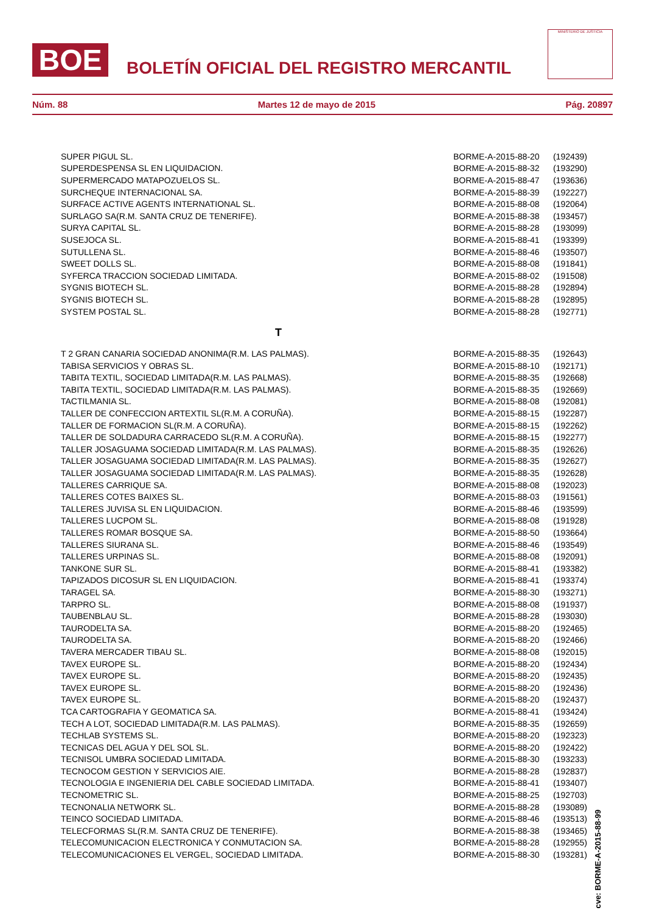BOE
BOLETÍN OFICIAL DEL REGISTRO MERCANTIL
MINISTERIO DE JUSTICIA
Núm. 88 Martes 12 de mayo de 2015 Pág. 20897
| SUPER PIGUL SL. | BORME-A-2015-88-20 | (192439) |
| SUPERDESPENSA SL EN LIQUIDACION. | BORME-A-2015-88-32 | (193290) |
| SUPERMERCADO MATAPOZUELOS SL. | BORME-A-2015-88-47 | (193636) |
| SURCHEQUE INTERNACIONAL SA. | BORME-A-2015-88-39 | (192227) |
| SURFACE ACTIVE AGENTS INTERNATIONAL SL. | BORME-A-2015-88-08 | (192064) |
| SURLAGO SA(R.M. SANTA CRUZ DE TENERIFE). | BORME-A-2015-88-38 | (193457) |
| SURYA CAPITAL SL. | BORME-A-2015-88-28 | (193099) |
| SUSEJOCA SL. | BORME-A-2015-88-41 | (193399) |
| SUTULLENA SL. | BORME-A-2015-88-46 | (193507) |
| SWEET DOLLS SL. | BORME-A-2015-88-08 | (191841) |
| SYFERCA TRACCION SOCIEDAD LIMITADA. | BORME-A-2015-88-02 | (191508) |
| SYGNIS BIOTECH SL. | BORME-A-2015-88-28 | (192894) |
| SYGNIS BIOTECH SL. | BORME-A-2015-88-28 | (192895) |
| SYSTEM POSTAL SL. | BORME-A-2015-88-28 | (192771) |
| T | | |
| T 2 GRAN CANARIA SOCIEDAD ANONIMA(R.M. LAS PALMAS). | BORME-A-2015-88-35 | (192643) |
| TABISA SERVICIOS Y OBRAS SL. | BORME-A-2015-88-10 | (192171) |
| TABITA TEXTIL, SOCIEDAD LIMITADA(R.M. LAS PALMAS). | BORME-A-2015-88-35 | (192668) |
| TABITA TEXTIL, SOCIEDAD LIMITADA(R.M. LAS PALMAS). | BORME-A-2015-88-35 | (192669) |
| TACTILMANIA SL. | BORME-A-2015-88-08 | (192081) |
| TALLER DE CONFECCION ARTEXTIL SL(R.M. A CORUÑA). | BORME-A-2015-88-15 | (192287) |
| TALLER DE FORMACION SL(R.M. A CORUÑA). | BORME-A-2015-88-15 | (192262) |
| TALLER DE SOLDADURA CARRACEDO SL(R.M. A CORUÑA). | BORME-A-2015-88-15 | (192277) |
| TALLER JOSAGUAMA SOCIEDAD LIMITADA(R.M. LAS PALMAS). | BORME-A-2015-88-35 | (192626) |
| TALLER JOSAGUAMA SOCIEDAD LIMITADA(R.M. LAS PALMAS). | BORME-A-2015-88-35 | (192627) |
| TALLER JOSAGUAMA SOCIEDAD LIMITADA(R.M. LAS PALMAS). | BORME-A-2015-88-35 | (192628) |
| TALLERES CARRIQUE SA. | BORME-A-2015-88-08 | (192023) |
| TALLERES COTES BAIXES SL. | BORME-A-2015-88-03 | (191561) |
| TALLERES JUVISA SL EN LIQUIDACION. | BORME-A-2015-88-46 | (193599) |
| TALLERES LUCPOM SL. | BORME-A-2015-88-08 | (191928) |
| TALLERES ROMAR BOSQUE SA. | BORME-A-2015-88-50 | (193664) |
| TALLERES SIURANA SL. | BORME-A-2015-88-46 | (193549) |
| TALLERES URPINAS SL. | BORME-A-2015-88-08 | (192091) |
| TANKONE SUR SL. | BORME-A-2015-88-41 | (193382) |
| TAPIZADOS DICOSUR SL EN LIQUIDACION. | BORME-A-2015-88-41 | (193374) |
| TARAGEL SA. | BORME-A-2015-88-30 | (193271) |
| TARPRO SL. | BORME-A-2015-88-08 | (191937) |
| TAUBENBLAU SL. | BORME-A-2015-88-28 | (193030) |
| TAURODELTA SA. | BORME-A-2015-88-20 | (192465) |
| TAURODELTA SA. | BORME-A-2015-88-20 | (192466) |
| TAVERA MERCADER TIBAU SL. | BORME-A-2015-88-08 | (192015) |
| TAVEX EUROPE SL. | BORME-A-2015-88-20 | (192434) |
| TAVEX EUROPE SL. | BORME-A-2015-88-20 | (192435) |
| TAVEX EUROPE SL. | BORME-A-2015-88-20 | (192436) |
| TAVEX EUROPE SL. | BORME-A-2015-88-20 | (192437) |
| TCA CARTOGRAFIA Y GEOMATICA SA. | BORME-A-2015-88-41 | (193424) |
| TECH A LOT, SOCIEDAD LIMITADA(R.M. LAS PALMAS). | BORME-A-2015-88-35 | (192659) |
| TECHLAB SYSTEMS SL. | BORME-A-2015-88-20 | (192323) |
| TECNICAS DEL AGUA Y DEL SOL SL. | BORME-A-2015-88-20 | (192422) |
| TECNISOL UMBRA SOCIEDAD LIMITADA. | BORME-A-2015-88-30 | (193233) |
| TECNOCOM GESTION Y SERVICIOS AIE. | BORME-A-2015-88-28 | (192837) |
| TECNOLOGIA E INGENIERIA DEL CABLE SOCIEDAD LIMITADA. | BORME-A-2015-88-41 | (193407) |
| TECNOMETRIC SL. | BORME-A-2015-88-25 | (192703) |
| TECNONALIA NETWORK SL. | BORME-A-2015-88-28 | (193089) |
| TEINCO SOCIEDAD LIMITADA. | BORME-A-2015-88-46 | (193513) |
| TELECFORMAS SL(R.M. SANTA CRUZ DE TENERIFE). | BORME-A-2015-88-38 | (193465) |
| TELECOMUNICACION ELECTRONICA Y CONMUTACION SA. | BORME-A-2015-88-28 | (192955) |
| TELECOMUNICACIONES EL VERGEL, SOCIEDAD LIMITADA. | BORME-A-2015-88-30 | (193281) |
cve: BORME-A-2015-88-99